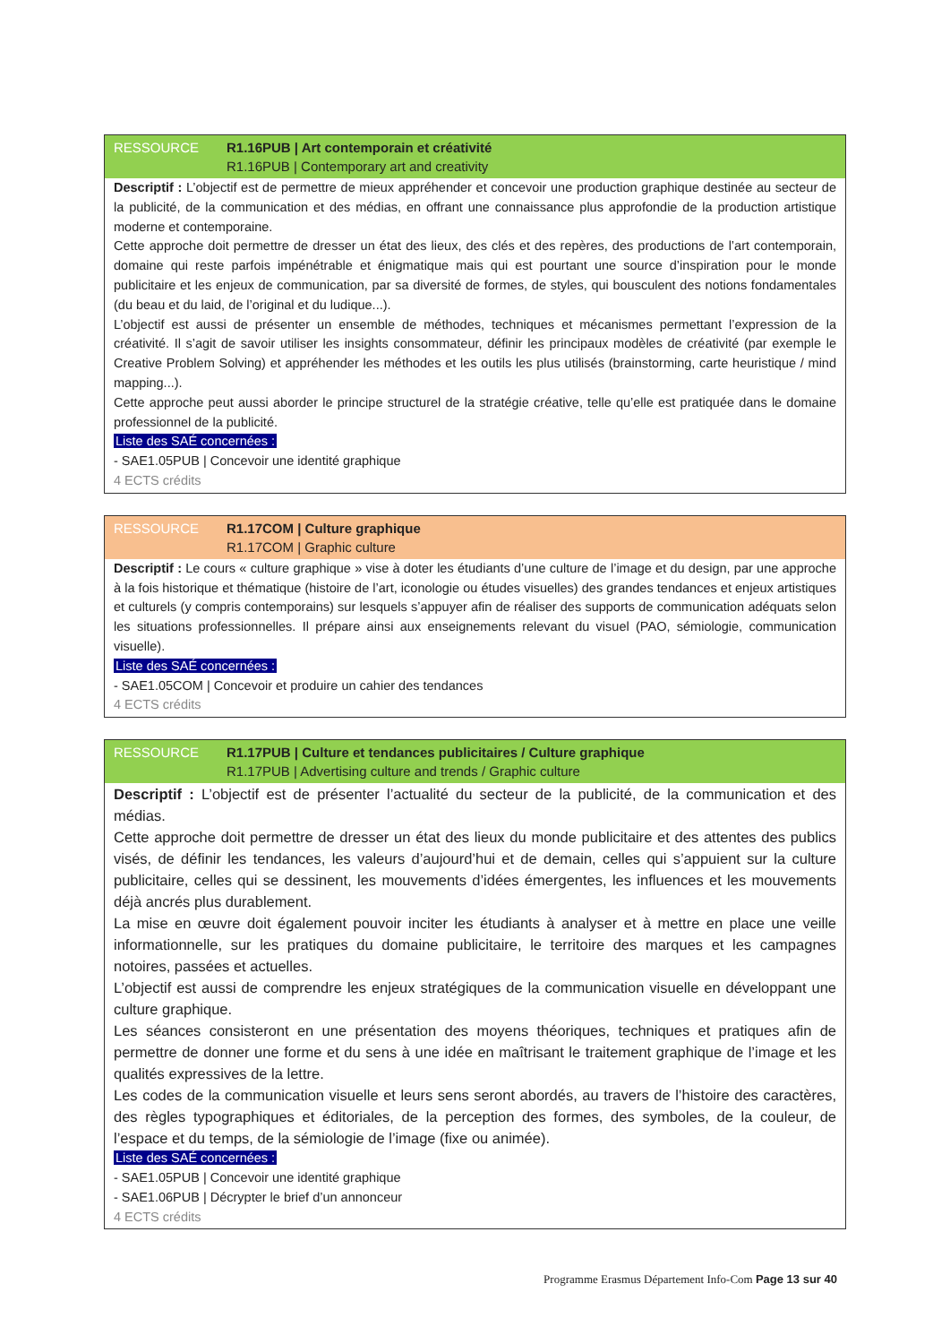RESSOURCE R1.16PUB | Art contemporain et créativité
R1.16PUB | Contemporary art and creativity
Descriptif : L’objectif est de permettre de mieux appréhender et concevoir une production graphique destinée au secteur de la publicité, de la communication et des médias, en offrant une connaissance plus approfondie de la production artistique moderne et contemporaine.
Cette approche doit permettre de dresser un état des lieux, des clés et des repères, des productions de l’art contemporain, domaine qui reste parfois impénétrable et énigmatique mais qui est pourtant une source d’inspiration pour le monde publicitaire et les enjeux de communication, par sa diversité de formes, de styles, qui bousculent des notions fondamentales (du beau et du laid, de l’original et du ludique...).
L’objectif est aussi de présenter un ensemble de méthodes, techniques et mécanismes permettant l’expression de la créativité. Il s’agit de savoir utiliser les insights consommateur, définir les principaux modèles de créativité (par exemple le Creative Problem Solving) et appréhender les méthodes et les outils les plus utilisés (brainstorming, carte heuristique / mind mapping...).
Cette approche peut aussi aborder le principe structurel de la stratégie créative, telle qu’elle est pratiquée dans le domaine professionnel de la publicité.
Liste des SAÉ concernées :
- SAE1.05PUB | Concevoir une identité graphique
4 ECTS crédits
RESSOURCE R1.17COM | Culture graphique
R1.17COM | Graphic culture
Descriptif : Le cours « culture graphique » vise à doter les étudiants d’une culture de l’image et du design, par une approche à la fois historique et thématique (histoire de l’art, iconologie ou études visuelles) des grandes tendances et enjeux artistiques et culturels (y compris contemporains) sur lesquels s’appuyer afin de réaliser des supports de communication adéquats selon les situations professionnelles. Il prépare ainsi aux enseignements relevant du visuel (PAO, sémiologie, communication visuelle).
Liste des SAÉ concernées :
- SAE1.05COM | Concevoir et produire un cahier des tendances
4 ECTS crédits
RESSOURCE R1.17PUB | Culture et tendances publicitaires / Culture graphique
R1.17PUB | Advertising culture and trends / Graphic culture
Descriptif : L’objectif est de présenter l’actualité du secteur de la publicité, de la communication et des médias.
Cette approche doit permettre de dresser un état des lieux du monde publicitaire et des attentes des publics visés, de définir les tendances, les valeurs d’aujourd’hui et de demain, celles qui s’appuient sur la culture publicitaire, celles qui se dessinent, les mouvements d’idées émergentes, les influences et les mouvements déjà ancrés plus durablement.
La mise en œuvre doit également pouvoir inciter les étudiants à analyser et à mettre en place une veille informationnelle, sur les pratiques du domaine publicitaire, le territoire des marques et les campagnes notoires, passées et actuelles.
L’objectif est aussi de comprendre les enjeux stratégiques de la communication visuelle en développant une culture graphique.
Les séances consisteront en une présentation des moyens théoriques, techniques et pratiques afin de permettre de donner une forme et du sens à une idée en maîtrisant le traitement graphique de l’image et les qualités expressives de la lettre.
Les codes de la communication visuelle et leurs sens seront abordés, au travers de l’histoire des caractères, des règles typographiques et éditoriales, de la perception des formes, des symboles, de la couleur, de l’espace et du temps, de la sémiologie de l’image (fixe ou animée).
Liste des SAÉ concernées :
- SAE1.05PUB | Concevoir une identité graphique
- SAE1.06PUB | Décrypter le brief d’un annonceur
4 ECTS crédits
Programme Erasmus Département Info-Com Page 13 sur 40